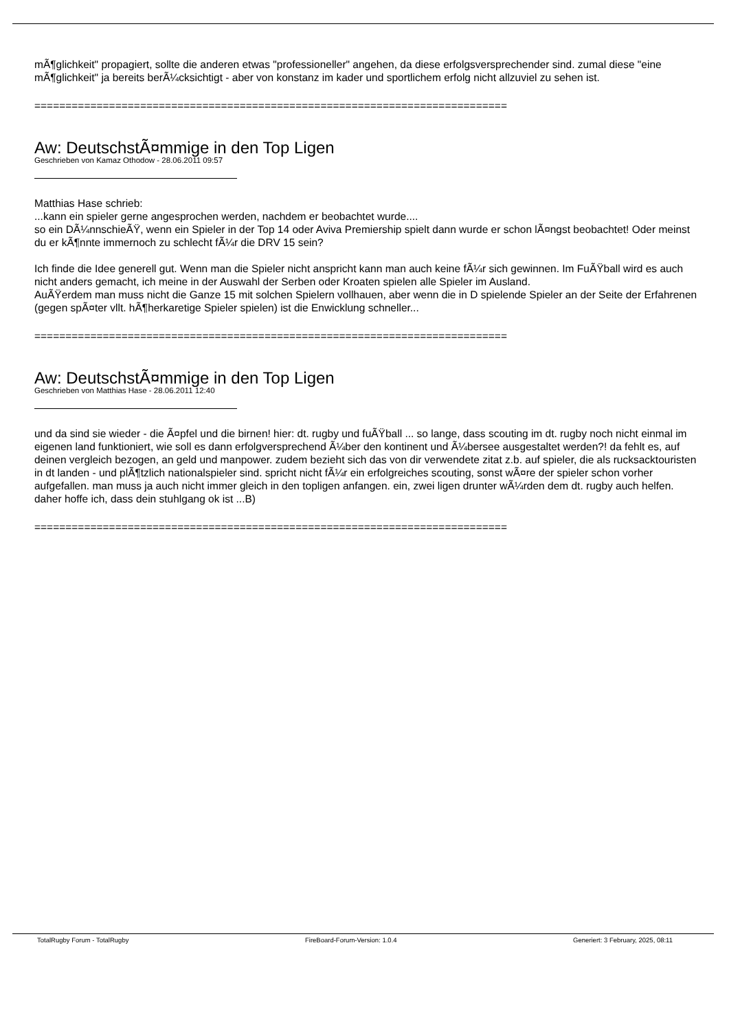mÃ¶glichkeit" propagiert, sollte die anderen etwas "professioneller" angehen, da diese erfolgsversprechender sind. zumal diese "eine mÃ¶glichkeit" ja bereits berÃ¼cksichtigt - aber von konstanz im kader und sportlichem erfolg nicht allzuviel zu sehen ist.
============================================================================
Aw: DeutschstÃ¤mmige in den Top Ligen
Geschrieben von Kamaz Othodow - 28.06.2011 09:57
Matthias Hase schrieb:
...kann ein spieler gerne angesprochen werden, nachdem er beobachtet wurde....
so ein DÃ¼nnschieÃŸ, wenn ein Spieler in der Top 14 oder Aviva Premiership spielt dann wurde er schon lÃ¤ngst beobachtet! Oder meinst du er kÃ¶nnte immernoch zu schlecht fÃ¼r die DRV 15 sein?
Ich finde die Idee generell gut. Wenn man die Spieler nicht anspricht kann man auch keine fÃ¼r sich gewinnen. Im FuÃŸball wird es auch nicht anders gemacht, ich meine in der Auswahl der Serben oder Kroaten spielen alle Spieler im Ausland.
AuÃŸerdem man muss nicht die Ganze 15 mit solchen Spielern vollhauen, aber wenn die in D spielende Spieler an der Seite der Erfahrenen (gegen spÃ¤ter vllt. hÃ¶herkaretige Spieler spielen) ist die Enwicklung schneller...
============================================================================
Aw: DeutschstÃ¤mmige in den Top Ligen
Geschrieben von Matthias Hase - 28.06.2011 12:40
und da sind sie wieder - die Ã¤pfel und die birnen! hier: dt. rugby und fuÃŸball ... so lange, dass scouting im dt. rugby noch nicht einmal im eigenen land funktioniert, wie soll es dann erfolgversprechend Ã¼ber den kontinent und Ã¼bersee ausgestaltet werden?! da fehlt es, auf deinen vergleich bezogen, an geld und manpower. zudem bezieht sich das von dir verwendete zitat z.b. auf spieler, die als rucksacktouristen in dt landen - und plÃ¶tzlich nationalspieler sind. spricht nicht fÃ¼r ein erfolgreiches scouting, sonst wÃ¤re der spieler schon vorher aufgefallen. man muss ja auch nicht immer gleich in den topligen anfangen. ein, zwei ligen drunter wÃ¼rden dem dt. rugby auch helfen. daher hoffe ich, dass dein stuhlgang ok ist ...B)
============================================================================
TotalRugby Forum - TotalRugby FireBoard-Forum-Version: 1.0.4 Generiert: 3 February, 2025, 08:11